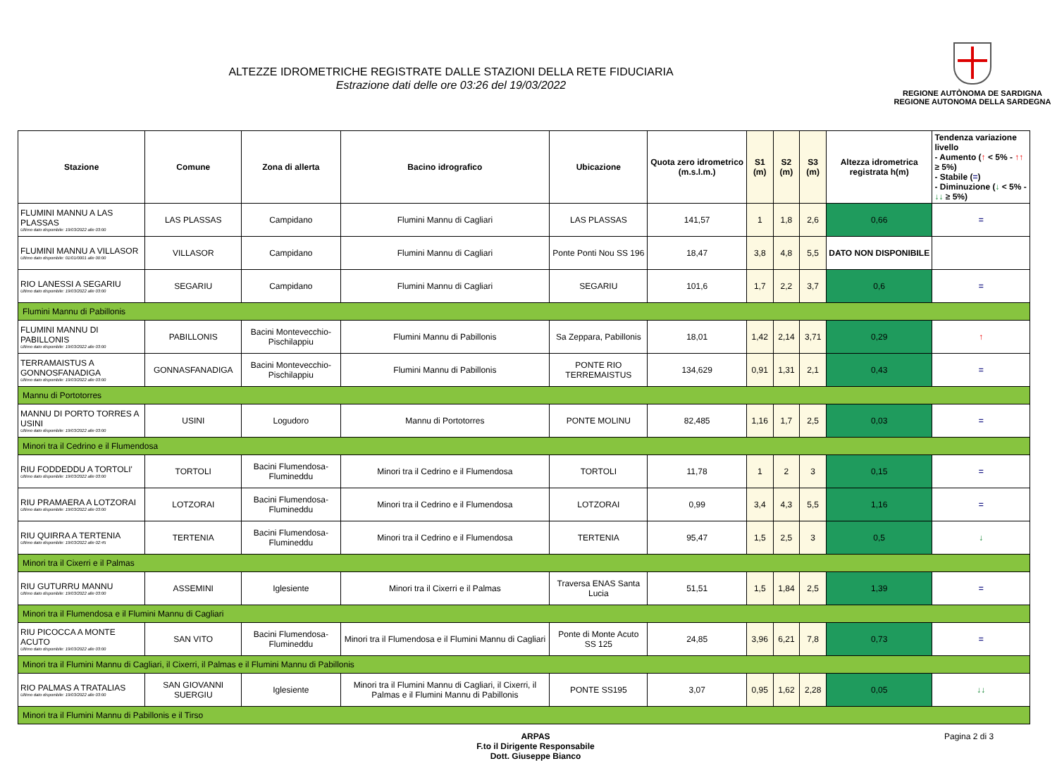ALTEZZE IDROMETRICHE REGISTRATE DALLE STAZIONI DELLA RETE FIDUCIARIA
Estrazione dati delle ore 03:26 del 19/03/2022
REGIONE AUTÒNOMA DE SARDIGNA
REGIONE AUTONOMA DELLA SARDEGNA
| Stazione | Comune | Zona di allerta | Bacino idrografico | Ubicazione | Quota zero idrometrico (m.s.l.m.) | S1 (m) | S2 (m) | S3 (m) | Altezza idrometrica registrata h(m) | Tendenza variazione livello - Aumento ( ↑ < 5% - ↑↑ ≥ 5%) - Stabile ( = ) - Diminuzione ( ↓ < 5% - ↓↓ ≥ 5%) |
| --- | --- | --- | --- | --- | --- | --- | --- | --- | --- | --- |
| FLUMINI MANNU A LAS PLASSAS Ultimo dato disponibile: 19/03/2022 alle 03:00 | LAS PLASSAS | Campidano | Flumini Mannu di Cagliari | LAS PLASSAS | 141,57 | 1 | 1,8 | 2,6 | 0,66 | = |
| FLUMINI MANNU A VILLASOR Ultimo dato disponibile: 01/01/0001 alle 00:00 | VILLASOR | Campidano | Flumini Mannu di Cagliari | Ponte Ponti Nou SS 196 | 18,47 | 3,8 | 4,8 | 5,5 | DATO NON DISPONIBILE | |
| RIO LANESSI A SEGARIU Ultimo dato disponibile: 19/03/2022 alle 03:00 | SEGARIU | Campidano | Flumini Mannu di Cagliari | SEGARIU | 101,6 | 1,7 | 2,2 | 3,7 | 0,6 | = |
| Flumini Mannu di Pabillonis | | | | | | | | | | |
| FLUMINI MANNU DI PABILLONIS Ultimo dato disponibile: 19/03/2022 alle 03:00 | PABILLONIS | Bacini Montevecchio-Pischilappiu | Flumini Mannu di Pabillonis | Sa Zeppara, Pabillonis | 18,01 | 1,42 | 2,14 | 3,71 | 0,29 | ↑ |
| TERRAMAISTUS A GONNOSFANADIGA Ultimo dato disponibile: 19/03/2022 alle 03:00 | GONNASFANADIGA | Bacini Montevecchio-Pischilappiu | Flumini Mannu di Pabillonis | PONTE RIO TERREMAISTUS | 134,629 | 0,91 | 1,31 | 2,1 | 0,43 | = |
| Mannu di Portotorres | | | | | | | | | | |
| MANNU DI PORTO TORRES A USINI Ultimo dato disponibile: 19/03/2022 alle 03:00 | USINI | Logudoro | Mannu di Portotorres | PONTE MOLINU | 82,485 | 1,16 | 1,7 | 2,5 | 0,03 | = |
| Minori tra il Cedrino e il Flumendosa | | | | | | | | | | |
| RIU FODDEDDU A TORTOLI' Ultimo dato disponibile: 19/03/2022 alle 03:00 | TORTOLI | Bacini Flumendosa-Flumineddu | Minori tra il Cedrino e il Flumendosa | TORTOLI | 11,78 | 1 | 2 | 3 | 0,15 | = |
| RIU PRAMAERA A LOTZORAI Ultimo dato disponibile: 19/03/2022 alle 03:00 | LOTZORAI | Bacini Flumendosa-Flumineddu | Minori tra il Cedrino e il Flumendosa | LOTZORAI | 0,99 | 3,4 | 4,3 | 5,5 | 1,16 | = |
| RIU QUIRRA A TERTENIA Ultimo dato disponibile: 19/03/2022 alle 02:45 | TERTENIA | Bacini Flumendosa-Flumineddu | Minori tra il Cedrino e il Flumendosa | TERTENIA | 95,47 | 1,5 | 2,5 | 3 | 0,5 | ↓ |
| Minori tra il Cixerri e il Palmas | | | | | | | | | | |
| RIU GUTURRU MANNU Ultimo dato disponibile: 19/03/2022 alle 03:00 | ASSEMINI | Iglesiente | Minori tra il Cixerri e il Palmas | Traversa ENAS Santa Lucia | 51,51 | 1,5 | 1,84 | 2,5 | 1,39 | = |
| Minori tra il Flumendosa e il Flumini Mannu di Cagliari | | | | | | | | | | |
| RIU PICOCCA A MONTE ACUTO Ultimo dato disponibile: 19/03/2022 alle 03:00 | SAN VITO | Bacini Flumendosa-Flumineddu | Minori tra il Flumendosa e il Flumini Mannu di Cagliari | Ponte di Monte Acuto SS 125 | 24,85 | 3,96 | 6,21 | 7,8 | 0,73 | = |
| Minori tra il Flumini Mannu di Cagliari, il Cixerri, il Palmas e il Flumini Mannu di Pabillonis | | | | | | | | | | |
| RIO PALMAS A TRATALIAS Ultimo dato disponibile: 19/03/2022 alle 03:00 | SAN GIOVANNI SUERGIU | Iglesiente | Minori tra il Flumini Mannu di Cagliari, il Cixerri, il Palmas e il Flumini Mannu di Pabillonis | PONTE SS195 | 3,07 | 0,95 | 1,62 | 2,28 | 0,05 | ↓↓ |
| Minori tra il Flumini Mannu di Pabillonis e il Tirso | | | | | | | | | | |
ARPAS
F.to il Dirigente Responsabile
Dott. Giuseppe Bianco
Pagina 2 di 3